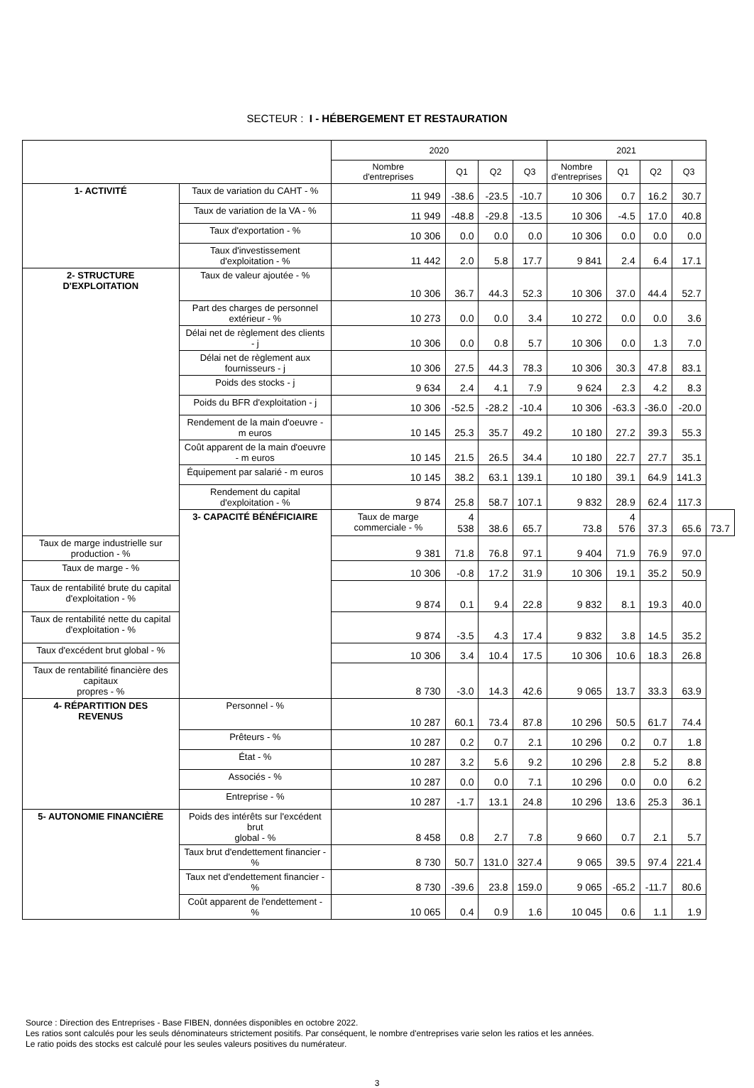SECTEUR : I - HÉBERGEMENT ET RESTAURATION
| | | 2020 | | | | 2021 | | | | |
| --- | --- | --- | --- | --- | --- | --- | --- | --- | --- | --- |
| | | Nombre d'entreprises | Q1 | Q2 | Q3 | Nombre d'entreprises | Q1 | Q2 | Q3 | |
| 1- ACTIVITÉ | Taux de variation du CAHT - % | 11 949 | -38.6 | -23.5 | -10.7 | 10 306 | 0.7 | 16.2 | 30.7 | |
| | Taux de variation de la VA - % | 11 949 | -48.8 | -29.8 | -13.5 | 10 306 | -4.5 | 17.0 | 40.8 | |
| | Taux d'exportation - % | 10 306 | 0.0 | 0.0 | 0.0 | 10 306 | 0.0 | 0.0 | 0.0 | |
| | Taux d'investissement d'exploitation - % | 11 442 | 2.0 | 5.8 | 17.7 | 9 841 | 2.4 | 6.4 | 17.1 | |
| 2- STRUCTURE D'EXPLOITATION | Taux de valeur ajoutée - % | 10 306 | 36.7 | 44.3 | 52.3 | 10 306 | 37.0 | 44.4 | 52.7 | |
| | Part des charges de personnel extérieur - % | 10 273 | 0.0 | 0.0 | 3.4 | 10 272 | 0.0 | 0.0 | 3.6 | |
| | Délai net de règlement des clients - j | 10 306 | 0.0 | 0.8 | 5.7 | 10 306 | 0.0 | 1.3 | 7.0 | |
| | Délai net de règlement aux fournisseurs - j | 10 306 | 27.5 | 44.3 | 78.3 | 10 306 | 30.3 | 47.8 | 83.1 | |
| | Poids des stocks - j | 9 634 | 2.4 | 4.1 | 7.9 | 9 624 | 2.3 | 4.2 | 8.3 | |
| | Poids du BFR d'exploitation - j | 10 306 | -52.5 | -28.2 | -10.4 | 10 306 | -63.3 | -36.0 | -20.0 | |
| | Rendement de la main d'oeuvre - m euros | 10 145 | 25.3 | 35.7 | 49.2 | 10 180 | 27.2 | 39.3 | 55.3 | |
| | Coût apparent de la main d'oeuvre - m euros | 10 145 | 21.5 | 26.5 | 34.4 | 10 180 | 22.7 | 27.7 | 35.1 | |
| | Équipement par salarié - m euros | 10 145 | 38.2 | 63.1 | 139.1 | 10 180 | 39.1 | 64.9 | 141.3 | |
| | Rendement du capital d'exploitation - % | 9 874 | 25.8 | 58.7 | 107.1 | 9 832 | 28.9 | 62.4 | 117.3 | |
| | 3- CAPACITÉ BÉNÉFICIAIRE | Taux de marge commerciale - % | 4 538 | 38.6 | 65.7 | 73.8 | 4 576 | 37.3 | 65.6 | 73.7 |
| Taux de marge industrielle sur production - % | | 9 381 | 71.8 | 76.8 | 97.1 | 9 404 | 71.9 | 76.9 | 97.0 | |
| Taux de marge - % | | 10 306 | -0.8 | 17.2 | 31.9 | 10 306 | 19.1 | 35.2 | 50.9 | |
| Taux de rentabilité brute du capital d'exploitation - % | | 9 874 | 0.1 | 9.4 | 22.8 | 9 832 | 8.1 | 19.3 | 40.0 | |
| Taux de rentabilité nette du capital d'exploitation - % | | 9 874 | -3.5 | 4.3 | 17.4 | 9 832 | 3.8 | 14.5 | 35.2 | |
| Taux d'excédent brut global - % | | 10 306 | 3.4 | 10.4 | 17.5 | 10 306 | 10.6 | 18.3 | 26.8 | |
| Taux de rentabilité financière des capitaux propres - % | | 8 730 | -3.0 | 14.3 | 42.6 | 9 065 | 13.7 | 33.3 | 63.9 | |
| 4- RÉPARTITION DES REVENUS | Personnel - % | 10 287 | 60.1 | 73.4 | 87.8 | 10 296 | 50.5 | 61.7 | 74.4 | |
| | Prêteurs - % | 10 287 | 0.2 | 0.7 | 2.1 | 10 296 | 0.2 | 0.7 | 1.8 | |
| | État - % | 10 287 | 3.2 | 5.6 | 9.2 | 10 296 | 2.8 | 5.2 | 8.8 | |
| | Associés - % | 10 287 | 0.0 | 0.0 | 7.1 | 10 296 | 0.0 | 0.0 | 6.2 | |
| | Entreprise - % | 10 287 | -1.7 | 13.1 | 24.8 | 10 296 | 13.6 | 25.3 | 36.1 | |
| 5- AUTONOMIE FINANCIÈRE | Poids des intérêts sur l'excédent brut global - % | 8 458 | 0.8 | 2.7 | 7.8 | 9 660 | 0.7 | 2.1 | 5.7 | |
| | Taux brut d'endettement financier - % | 8 730 | 50.7 | 131.0 | 327.4 | 9 065 | 39.5 | 97.4 | 221.4 | |
| | Taux net d'endettement financier - % | 8 730 | -39.6 | 23.8 | 159.0 | 9 065 | -65.2 | -11.7 | 80.6 | |
| | Coût apparent de l'endettement - % | 10 065 | 0.4 | 0.9 | 1.6 | 10 045 | 0.6 | 1.1 | 1.9 | |
Source : Direction des Entreprises - Base FIBEN, données disponibles en octobre 2022.
Les ratios sont calculés pour les seuls dénominateurs strictement positifs. Par conséquent, le nombre d'entreprises varie selon les ratios et les années.
Le ratio poids des stocks est calculé pour les seules valeurs positives du numérateur.
3